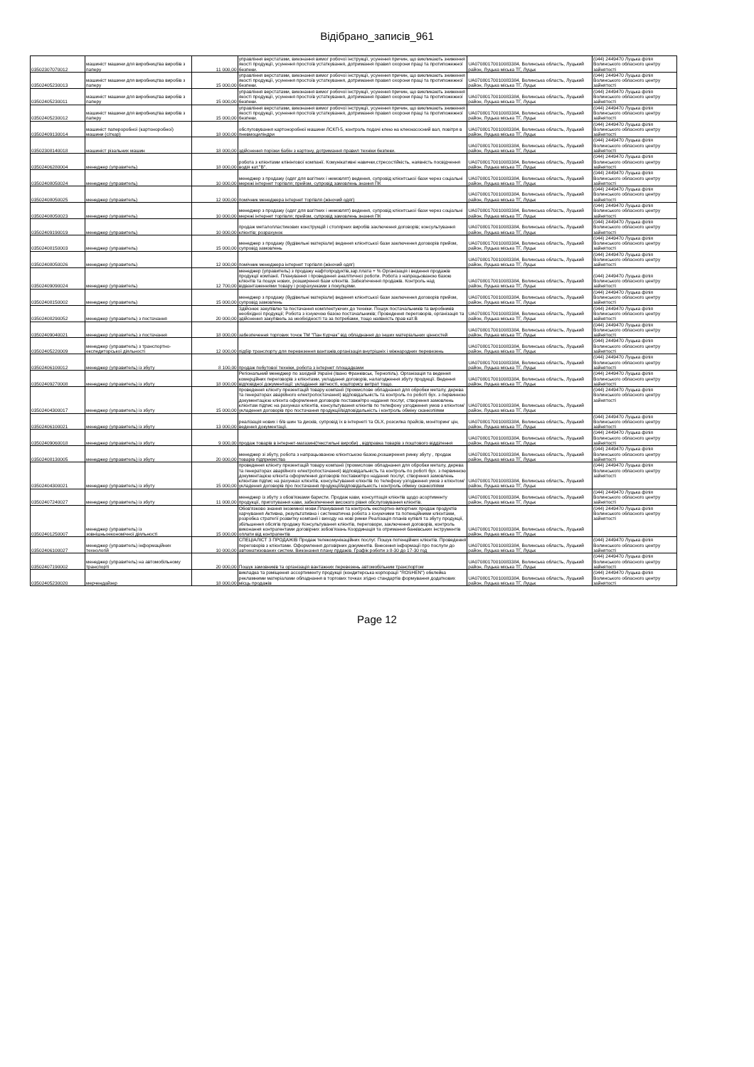Відібрано_записів_961
| 03502307070012 | машиніст машини для виробництва виробів з паперу | 11 000,00 | управління верстатами, виконання вимог робочої інструкції, усунення причин, що викликають зниження якості продукції, усунення простоїв устаткування, дотримання правил охорони праці та протипожежної безпеки. | UA07080170010083384, Волинська область, Луцький район, Луцька міська ТГ, Луцьк | (044) 2449470 Луцька філія Волинського обласного центру зайнятості |
| 03502405230013 | машиніст машини для виробництва виробів з паперу | 15 000,00 | управління верстатами, виконання вимог робочої інструкції, усунення причин, що викликають зниження якості продукції, усунення простоїв устаткування, дотримання правил охорони праці та протипожежної безпеки. | UA07080170010083384, Волинська область, Луцький район, Луцька міська ТГ, Луцьк | (044) 2449470 Луцька філія Волинського обласного центру зайнятості |
| 03502405230011 | машиніст машини для виробництва виробів з паперу | 15 000,00 | управління верстатами, виконання вимог робочої інструкції, усунення причин, що викликають зниження якості продукції, усунення простоїв устаткування, дотримання правил охорони праці та протипожежної безпеки. | UA07080170010083384, Волинська область, Луцький район, Луцька міська ТГ, Луцьк | (044) 2449470 Луцька філія Волинського обласного центру зайнятості |
| 03502405230012 | машиніст машини для виробництва виробів з паперу | 15 000,00 | управління верстатами, виконання вимог робочої інструкції, усунення причин, що викликають зниження якості продукції, усунення простоїв устаткування, дотримання правил охорони праці та протипожежної безпеки. | UA07080170010083384, Волинська область, Луцький район, Луцька міська ТГ, Луцьк | (044) 2449470 Луцька філія Волинського обласного центру зайнятості |
| 03502409130014 | машиніст папероробної (картоноробної) машини (сіткар) | 18 000,00 | обслуговування картоноробної машини ЛСКП-5, контроль подачі клею на клеєнасосний вал, повітря в пневмоциліндри | UA07080170010083384, Волинська область, Луцький район, Луцька міська ТГ, Луцьк | (044) 2449470 Луцька філія Волинського обласного центру зайнятості |
| 03502308140018 | машиніст різальних машин | 18 000,00 | здійснення порізки бабін з картону, дотримання правил техніки безпеки. | UA07080170010083384, Волинська область, Луцький район, Луцька міська ТГ, Луцьк | (044) 2449470 Луцька філія Волинського обласного центру зайнятості |
| 03502406280004 | менеджер (управитель) | 18 000,00 | робота з клієнтами клінінгової компанії. Комунікативні навички,стресостійкість, наявність посвідчення водія кат."В". | UA07080170010083384, Волинська область, Луцький район, Луцька міська ТГ, Луцьк | (044) 2449470 Луцька філія Волинського обласного центру зайнятості |
| 03502408050024 | менеджер (управитель) | 10 000,00 | менеджер з продажу (одяг для вагітних і немовлят) ведення, супровід клієнтської бази через соціальні мережі інтернет торгівля; прийом, супровід замовлень знання ПК | UA07080170010083384, Волинська область, Луцький район, Луцька міська ТГ, Луцьк | (044) 2449470 Луцька філія Волинського обласного центру зайнятості |
| 03502408050025 | менеджер (управитель) | 12 000,00 | помічник менеджера інтернет торгівля (жіночий одяг) | UA07080170010083384, Волинська область, Луцький район, Луцька міська ТГ, Луцьк | (044) 2449470 Луцька філія Волинського обласного центру зайнятості |
| 03502408050023 | менеджер (управитель) | 10 000,00 | менеджер з продажу (одяг для вагітних і немовлят) ведення, супровід клієнтської бази через соціальні мережі інтернет торгівля; прийом, супровід замовлень знання ПК | UA07080170010083384, Волинська область, Луцький район, Луцька міська ТГ, Луцьк | (044) 2449470 Луцька філія Волинського обласного центру зайнятості |
| 03502409190019 | менеджер (управитель) | 10 000,00 | продаж металопластикових конструкцій і столярних виробів заключення договорів; консультування клієнтів; розрахунок | UA07080170010083384, Волинська область, Луцький район, Луцька міська ТГ, Луцьк | (044) 2449470 Луцька філія Волинського обласного центру зайнятості |
| 03502408150003 | менеджер (управитель) | 15 000,00 | менеджер з продажу (будівельні матеріали) ведення клієнтської бази заключення договорів прийом, супровід замовлень | UA07080170010083384, Волинська область, Луцький район, Луцька міська ТГ, Луцьк | (044) 2449470 Луцька філія Волинського обласного центру зайнятості |
| 03502408050026 | менеджер (управитель) | 12 000,00 | помічник менеджера інтернет торгівля (жіночий одяг) | UA07080170010083384, Волинська область, Луцький район, Луцька міська ТГ, Луцьк | (044) 2449470 Луцька філія Волинського обласного центру зайнятості |
| 03502409090024 | менеджер (управитель) | 12 700,00 | менеджер (управитель) з продажу нафтопродуктів,зар.плата + % Організація і ведення продажів продукції компанії. Планування і проведення аналітичної роботи. Робота з напрацьованою базою клієнтів та пошук нових, розширення бази клієнтів. Забезпечення продажів. Контроль над відвантаженнями товару і розрахунками з покупцями. | UA07080170010083384, Волинська область, Луцький район, Луцька міська ТГ, Луцьк | (044) 2449470 Луцька філія Волинського обласного центру зайнятості |
| 03502408150002 | менеджер (управитель) | 15 000,00 | менеджер з продажу (будівельні матеріали) ведення клієнтської бази заключення договорів прийом, супровід замовлень | UA07080170010083384, Волинська область, Луцький район, Луцька міська ТГ, Луцьк | (044) 2449470 Луцька філія Волинського обласного центру зайнятості |
| 03502408290052 | менеджер (управитель) з постачання | 20 000,00 | Здійснює закупівлю та постачання комплектуючих до техніки. Пошук постачальників та виробників необхідної продукції; Робота з існуючою базою постачальників; Проведення переговорів, організація та здійснення закупівель за необхідності та за потребами, тощо наявність прав кат.В | UA07080170010083384, Волинська область, Луцький район, Луцька міська ТГ, Луцьк | (044) 2449470 Луцька філія Волинського обласного центру зайнятості |
| 03502409040021 | менеджер (управитель) з постачання | 18 000,00 | забезпечення торгових точок ТМ "Пан Курчак" від обладнання до інших матеріальних цінностей | UA07080170010083384, Волинська область, Луцький район, Луцька міська ТГ, Луцьк | (044) 2449470 Луцька філія Волинського обласного центру зайнятості |
| 03502405220009 | менеджер (управитель) з транспортно-експедиторської діяльності | 12 000,00 | підбір транспорту для перевезення вантажів,організація внутрішніх і міжнародних перевезень | UA07080170010083384, Волинська область, Луцький район, Луцька міська ТГ, Луцьк | (044) 2449470 Луцька філія Волинського обласного центру зайнятості |
| 03502406100012 | менеджер (управитель) із збуту | 8 100,00 | продаж побутової техніки, робота з інтернет площадками | UA07080170010083384, Волинська область, Луцький район, Луцька міська ТГ, Луцьк | (044) 2449470 Луцька філія Волинського обласного центру зайнятості |
| 03502409270008 | менеджер (управитель) із збуту | 18 000,00 | Регіональний менеджер по західній Україні (Івано Франківськ, Тернопіль). Організація та ведення комерційних переговорів з клієнтами, укладання договорів, налагодження збуту продукції. Ведення відповідної документації: укладання звітності, кошторису витрат тощо. | UA07080170010083384, Волинська область, Луцький район, Луцька міська ТГ, Луцьк | (044) 2449470 Луцька філія Волинського обласного центру зайнятості |
| 03502404300017 | менеджер (управитель) із збуту | 15 000,00 | проведення клієнту презентацій товару компанії (промислове обладнання для обробки металу, дерева та генераторах аварійного електропостачання) відповідальність та контроль по роботі бух. з первинною документацією клієнта оформлення договорів поставки/про надання послуг, створення замовлень клієнтам підпис на рахунках клієнтів, консультування клієнтів по телефону узгодження умов з клієнтом/укладення договорів про постачання продукції/відповідальність і контроль обміну сканкопіями | UA07080170010083384, Волинська область, Луцький район, Луцька міська ТГ, Луцьк | (044) 2449470 Луцька філія Волинського обласного центру зайнятості |
| 03502406100021 | менеджер (управитель) із збуту | 13 000,00 | реалізація нових і б/в шин та дисків, супровід їх в інтернеті та OLX, розсилка прайсів, моніторинг цін, ведення документації. | UA07080170010083384, Волинська область, Луцький район, Луцька міська ТГ, Луцьк | (044) 2449470 Луцька філія Волинського обласного центру зайнятості |
| 03502409060018 | менеджер (управитель) із збуту | 9 000,00 | продаж товарів в інтернет-магазині(текстильні вироби) , відправка товарів з поштового відділення | UA07080170010083384, Волинська область, Луцький район, Луцька міська ТГ, Луцьк | (044) 2449470 Луцька філія Волинського обласного центру зайнятості |
| 03502408130005 | менеджер (управитель) із збуту | 20 000,00 | менеджер зі збуту, робота з напрацьованою клієнтською базою,розширення ринку збуту , продаж товарів підприємства | UA07080170010083384, Волинська область, Луцький район, Луцька міська ТГ, Луцьк | (044) 2449470 Луцька філія Волинського обласного центру зайнятості |
| 03502404300021 | менеджер (управитель) із збуту | 15 000,00 | проведення клієнту презентацій товару компанії (промислове обладнання для обробки металу, дерева та генераторах аварійного електропостачання) відповідальність та контроль по роботі бух. з первинною документацією клієнта оформлення договорів поставки/про надання послуг, створення замовлень клієнтам підпис на рахунках клієнтів, консультування клієнтів по телефону узгодження умов з клієнтом/укладення договорів про постачання продукції/відповідальність і контроль обміну сканкопіями | UA07080170010083384, Волинська область, Луцький район, Луцька міська ТГ, Луцьк | (044) 2449470 Луцька філія Волинського обласного центру зайнятості |
| 03502407240027 | менеджер (управитель) із збуту | 11 000,00 | менеджер із збуту з обов'язками баристи. Продаж кави, консултація клієнтів щодо асортименту продукції, приготування кави, забезпечення високого рівня обслуговування клієнтів. | UA07080170010083384, Волинська область, Луцький район, Луцька міська ТГ, Луцьк | (044) 2449470 Луцька філія Волинського обласного центру зайнятості |
| 03502401250007 | менеджер (управитель) із зовнішньоекономічної діяльності | 15 000,00 | Обов'язково знання іноземної мови.Планування та контроль експортно-імпортних продаж продуктів харчування Активна, результативна і систематична робота з існуючими та потенційними клієнтами, розробка стратегії розвитку компанії і виходу на нові ринки Реалізація планів купівлі та збуту продукції, збільшення обсягів продажу Консультування клієнтів, переговори, заключення договорів, контроль виконання контрагентами договірних зобов'язань Координація та отримання банківських інструментів оплати від контрагентів | UA07080170010083384, Волинська область, Луцький район, Луцька міська ТГ, Луцьк | (044) 2449470 Луцька філія Волинського обласного центру зайнятості |
| 03502406100027 | менеджер (управитель) інформаційних технологій | 10 000,00 | СПЕЦІАЛІСТ З ПРОДАЖІВ Продаж телекомунікаційних послуг. Пошук потенційних клієнтів. Проведення переговорів з клієнтами. Оформлення договірних документів. Внесення інформації про послуги до автоматизованих систем. Виконання плану прдажів. Графік роботи з 8-30 до 17-30 год | UA07080170010083384, Волинська область, Луцький район, Луцька міська ТГ, Луцьк | (044) 2449470 Луцька філія Волинського обласного центру зайнятості |
| 03502407190002 | менеджер (управитель) на автомобільному транспорті | 20 000,00 | Пошук замовників та організація вантажних перевезень автомобільним транспортом | UA07080170010083384, Волинська область, Луцький район, Луцька міська ТГ, Луцьк | (044) 2449470 Луцька філія Волинського обласного центру зайнятості |
| 03502405230020 | мерчендайзер | 18 000,00 | викладка та рзміщення ассортименту продукції (кондитерська корпорації "ROSHEN") обклейка рекламними матеріалами обладнання в торгових точках згідно стандартів формування додаткових місць продажів | UA07080170010083384, Волинська область, Луцький район, Луцька міська ТГ, Луцьк | (044) 2449470 Луцька філія Волинського обласного центру зайнятості |
Page 12